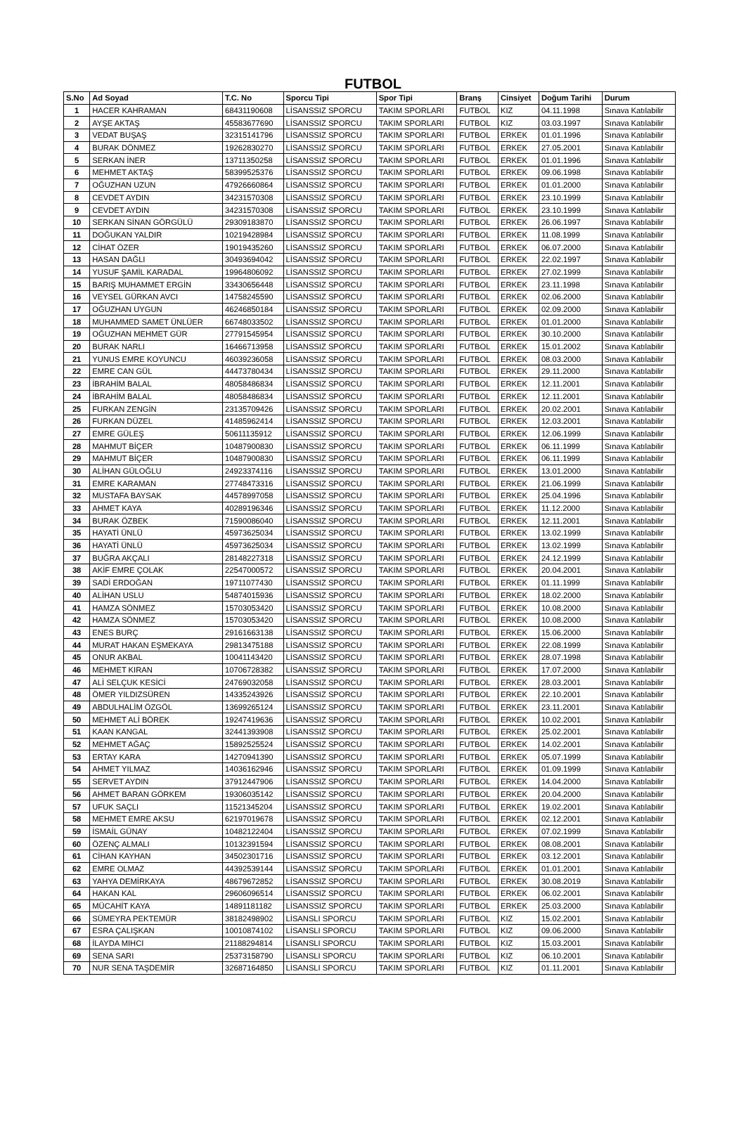FUTBOL
| S.No | Ad Soyad | T.C. No | Sporcu Tipi | Spor Tipi | Branş | Cinsiyet | Doğum Tarihi | Durum |
| --- | --- | --- | --- | --- | --- | --- | --- | --- |
| 1 | HACER KAHRAMAN | 68431190608 | LİSANSSIZ SPORCU | TAKIM SPORLARI | FUTBOL | KIZ | 04.11.1998 | Sınava Katılabilir |
| 2 | AYŞE AKTAŞ | 45583677690 | LİSANSSIZ SPORCU | TAKIM SPORLARI | FUTBOL | KIZ | 03.03.1997 | Sınava Katılabilir |
| 3 | VEDAT BUŞAŞ | 32315141796 | LİSANSSIZ SPORCU | TAKIM SPORLARI | FUTBOL | ERKEK | 01.01.1996 | Sınava Katılabilir |
| 4 | BURAK DÖNMEZ | 19262830270 | LİSANSSIZ SPORCU | TAKIM SPORLARI | FUTBOL | ERKEK | 27.05.2001 | Sınava Katılabilir |
| 5 | SERKAN İNER | 13711350258 | LİSANSSIZ SPORCU | TAKIM SPORLARI | FUTBOL | ERKEK | 01.01.1996 | Sınava Katılabilir |
| 6 | MEHMET AKTAŞ | 58399525376 | LİSANSSIZ SPORCU | TAKIM SPORLARI | FUTBOL | ERKEK | 09.06.1998 | Sınava Katılabilir |
| 7 | OĞUZHAN UZUN | 47926660864 | LİSANSSIZ SPORCU | TAKIM SPORLARI | FUTBOL | ERKEK | 01.01.2000 | Sınava Katılabilir |
| 8 | CEVDET AYDIN | 34231570308 | LİSANSSIZ SPORCU | TAKIM SPORLARI | FUTBOL | ERKEK | 23.10.1999 | Sınava Katılabilir |
| 9 | CEVDET AYDIN | 34231570308 | LİSANSSIZ SPORCU | TAKIM SPORLARI | FUTBOL | ERKEK | 23.10.1999 | Sınava Katılabilir |
| 10 | SERKAN SİNAN GÖRGÜLÜ | 29309183870 | LİSANSSIZ SPORCU | TAKIM SPORLARI | FUTBOL | ERKEK | 26.06.1997 | Sınava Katılabilir |
| 11 | DOĞUKAN YALDIR | 10219428984 | LİSANSSIZ SPORCU | TAKIM SPORLARI | FUTBOL | ERKEK | 11.08.1999 | Sınava Katılabilir |
| 12 | CİHAT ÖZER | 19019435260 | LİSANSSIZ SPORCU | TAKIM SPORLARI | FUTBOL | ERKEK | 06.07.2000 | Sınava Katılabilir |
| 13 | HASAN DAĞLI | 30493694042 | LİSANSSIZ SPORCU | TAKIM SPORLARI | FUTBOL | ERKEK | 22.02.1997 | Sınava Katılabilir |
| 14 | YUSUF ŞAMİL KARADAL | 19964806092 | LİSANSSIZ SPORCU | TAKIM SPORLARI | FUTBOL | ERKEK | 27.02.1999 | Sınava Katılabilir |
| 15 | BARIŞ MUHAMMET ERGİN | 33430656448 | LİSANSSIZ SPORCU | TAKIM SPORLARI | FUTBOL | ERKEK | 23.11.1998 | Sınava Katılabilir |
| 16 | VEYSEL GÜRKAN AVCI | 14758245590 | LİSANSSIZ SPORCU | TAKIM SPORLARI | FUTBOL | ERKEK | 02.06.2000 | Sınava Katılabilir |
| 17 | OĞUZHAN UYGUN | 46246850184 | LİSANSSIZ SPORCU | TAKIM SPORLARI | FUTBOL | ERKEK | 02.09.2000 | Sınava Katılabilir |
| 18 | MUHAMMED SAMET ÜNLÜER | 66748033502 | LİSANSSIZ SPORCU | TAKIM SPORLARI | FUTBOL | ERKEK | 01.01.2000 | Sınava Katılabilir |
| 19 | OĞUZHAN MEHMET GÜR | 27791545954 | LİSANSSIZ SPORCU | TAKIM SPORLARI | FUTBOL | ERKEK | 30.10.2000 | Sınava Katılabilir |
| 20 | BURAK NARLI | 16466713958 | LİSANSSIZ SPORCU | TAKIM SPORLARI | FUTBOL | ERKEK | 15.01.2002 | Sınava Katılabilir |
| 21 | YUNUS EMRE KOYUNCU | 46039236058 | LİSANSSIZ SPORCU | TAKIM SPORLARI | FUTBOL | ERKEK | 08.03.2000 | Sınava Katılabilir |
| 22 | EMRE CAN GÜL | 44473780434 | LİSANSSIZ SPORCU | TAKIM SPORLARI | FUTBOL | ERKEK | 29.11.2000 | Sınava Katılabilir |
| 23 | İBRAHİM BALAL | 48058486834 | LİSANSSIZ SPORCU | TAKIM SPORLARI | FUTBOL | ERKEK | 12.11.2001 | Sınava Katılabilir |
| 24 | İBRAHİM BALAL | 48058486834 | LİSANSSIZ SPORCU | TAKIM SPORLARI | FUTBOL | ERKEK | 12.11.2001 | Sınava Katılabilir |
| 25 | FURKAN ZENGİN | 23135709426 | LİSANSSIZ SPORCU | TAKIM SPORLARI | FUTBOL | ERKEK | 20.02.2001 | Sınava Katılabilir |
| 26 | FURKAN DÜZEL | 41485962414 | LİSANSSIZ SPORCU | TAKIM SPORLARI | FUTBOL | ERKEK | 12.03.2001 | Sınava Katılabilir |
| 27 | EMRE GÜLEŞ | 50611135912 | LİSANSSIZ SPORCU | TAKIM SPORLARI | FUTBOL | ERKEK | 12.06.1999 | Sınava Katılabilir |
| 28 | MAHMUT BİÇER | 10487900830 | LİSANSSIZ SPORCU | TAKIM SPORLARI | FUTBOL | ERKEK | 06.11.1999 | Sınava Katılabilir |
| 29 | MAHMUT BİÇER | 10487900830 | LİSANSSIZ SPORCU | TAKIM SPORLARI | FUTBOL | ERKEK | 06.11.1999 | Sınava Katılabilir |
| 30 | ALİHAN GÜLOĞLU | 24923374116 | LİSANSSIZ SPORCU | TAKIM SPORLARI | FUTBOL | ERKEK | 13.01.2000 | Sınava Katılabilir |
| 31 | EMRE KARAMAN | 27748473316 | LİSANSSIZ SPORCU | TAKIM SPORLARI | FUTBOL | ERKEK | 21.06.1999 | Sınava Katılabilir |
| 32 | MUSTAFA BAYSAK | 44578997058 | LİSANSSIZ SPORCU | TAKIM SPORLARI | FUTBOL | ERKEK | 25.04.1996 | Sınava Katılabilir |
| 33 | AHMET KAYA | 40289196346 | LİSANSSIZ SPORCU | TAKIM SPORLARI | FUTBOL | ERKEK | 11.12.2000 | Sınava Katılabilir |
| 34 | BURAK ÖZBEK | 71590086040 | LİSANSSIZ SPORCU | TAKIM SPORLARI | FUTBOL | ERKEK | 12.11.2001 | Sınava Katılabilir |
| 35 | HAYATİ ÜNLÜ | 45973625034 | LİSANSSIZ SPORCU | TAKIM SPORLARI | FUTBOL | ERKEK | 13.02.1999 | Sınava Katılabilir |
| 36 | HAYATİ ÜNLÜ | 45973625034 | LİSANSSIZ SPORCU | TAKIM SPORLARI | FUTBOL | ERKEK | 13.02.1999 | Sınava Katılabilir |
| 37 | BUĞRA AKÇALI | 28148227318 | LİSANSSIZ SPORCU | TAKIM SPORLARI | FUTBOL | ERKEK | 24.12.1999 | Sınava Katılabilir |
| 38 | AKİF EMRE ÇOLAK | 22547000572 | LİSANSSIZ SPORCU | TAKIM SPORLARI | FUTBOL | ERKEK | 20.04.2001 | Sınava Katılabilir |
| 39 | SADİ ERDOĞAN | 19711077430 | LİSANSSIZ SPORCU | TAKIM SPORLARI | FUTBOL | ERKEK | 01.11.1999 | Sınava Katılabilir |
| 40 | ALİHAN USLU | 54874015936 | LİSANSSIZ SPORCU | TAKIM SPORLARI | FUTBOL | ERKEK | 18.02.2000 | Sınava Katılabilir |
| 41 | HAMZA SÖNMEZ | 15703053420 | LİSANSSIZ SPORCU | TAKIM SPORLARI | FUTBOL | ERKEK | 10.08.2000 | Sınava Katılabilir |
| 42 | HAMZA SÖNMEZ | 15703053420 | LİSANSSIZ SPORCU | TAKIM SPORLARI | FUTBOL | ERKEK | 10.08.2000 | Sınava Katılabilir |
| 43 | ENES BURÇ | 29161663138 | LİSANSSIZ SPORCU | TAKIM SPORLARI | FUTBOL | ERKEK | 15.06.2000 | Sınava Katılabilir |
| 44 | MURAT HAKAN EŞMEKAYA | 29813475188 | LİSANSSIZ SPORCU | TAKIM SPORLARI | FUTBOL | ERKEK | 22.08.1999 | Sınava Katılabilir |
| 45 | ONUR AKBAL | 10041143420 | LİSANSSIZ SPORCU | TAKIM SPORLARI | FUTBOL | ERKEK | 28.07.1998 | Sınava Katılabilir |
| 46 | MEHMET KIRAN | 10706728382 | LİSANSSIZ SPORCU | TAKIM SPORLARI | FUTBOL | ERKEK | 17.07.2000 | Sınava Katılabilir |
| 47 | ALİ SELÇUK KESİCİ | 24769032058 | LİSANSSIZ SPORCU | TAKIM SPORLARI | FUTBOL | ERKEK | 28.03.2001 | Sınava Katılabilir |
| 48 | ÖMER YILDIZSÜREN | 14335243926 | LİSANSSIZ SPORCU | TAKIM SPORLARI | FUTBOL | ERKEK | 22.10.2001 | Sınava Katılabilir |
| 49 | ABDULHALİM ÖZGÖL | 13699265124 | LİSANSSIZ SPORCU | TAKIM SPORLARI | FUTBOL | ERKEK | 23.11.2001 | Sınava Katılabilir |
| 50 | MEHMET ALİ BÖREK | 19247419636 | LİSANSSIZ SPORCU | TAKIM SPORLARI | FUTBOL | ERKEK | 10.02.2001 | Sınava Katılabilir |
| 51 | KAAN KANGAL | 32441393908 | LİSANSSIZ SPORCU | TAKIM SPORLARI | FUTBOL | ERKEK | 25.02.2001 | Sınava Katılabilir |
| 52 | MEHMET AĞAÇ | 15892525524 | LİSANSSIZ SPORCU | TAKIM SPORLARI | FUTBOL | ERKEK | 14.02.2001 | Sınava Katılabilir |
| 53 | ERTAY KARA | 14270941390 | LİSANSSIZ SPORCU | TAKIM SPORLARI | FUTBOL | ERKEK | 05.07.1999 | Sınava Katılabilir |
| 54 | AHMET YILMAZ | 14036162946 | LİSANSSIZ SPORCU | TAKIM SPORLARI | FUTBOL | ERKEK | 01.09.1999 | Sınava Katılabilir |
| 55 | SERVET AYDIN | 37912447906 | LİSANSSIZ SPORCU | TAKIM SPORLARI | FUTBOL | ERKEK | 14.04.2000 | Sınava Katılabilir |
| 56 | AHMET BARAN GÖRKEM | 19306035142 | LİSANSSIZ SPORCU | TAKIM SPORLARI | FUTBOL | ERKEK | 20.04.2000 | Sınava Katılabilir |
| 57 | UFUK SAÇLI | 11521345204 | LİSANSSIZ SPORCU | TAKIM SPORLARI | FUTBOL | ERKEK | 19.02.2001 | Sınava Katılabilir |
| 58 | MEHMET EMRE AKSU | 62197019678 | LİSANSSIZ SPORCU | TAKIM SPORLARI | FUTBOL | ERKEK | 02.12.2001 | Sınava Katılabilir |
| 59 | İSMAİL GÜNAY | 10482122404 | LİSANSSIZ SPORCU | TAKIM SPORLARI | FUTBOL | ERKEK | 07.02.1999 | Sınava Katılabilir |
| 60 | ÖZENÇ ALMALI | 10132391594 | LİSANSSIZ SPORCU | TAKIM SPORLARI | FUTBOL | ERKEK | 08.08.2001 | Sınava Katılabilir |
| 61 | CİHAN KAYHAN | 34502301716 | LİSANSSIZ SPORCU | TAKIM SPORLARI | FUTBOL | ERKEK | 03.12.2001 | Sınava Katılabilir |
| 62 | EMRE OLMAZ | 44392539144 | LİSANSSIZ SPORCU | TAKIM SPORLARI | FUTBOL | ERKEK | 01.01.2001 | Sınava Katılabilir |
| 63 | YAHYA DEMİRKAYA | 48679672852 | LİSANSSIZ SPORCU | TAKIM SPORLARI | FUTBOL | ERKEK | 30.08.2019 | Sınava Katılabilir |
| 64 | HAKAN KAL | 29606096514 | LİSANSSIZ SPORCU | TAKIM SPORLARI | FUTBOL | ERKEK | 06.02.2001 | Sınava Katılabilir |
| 65 | MÜCAHİT KAYA | 14891181182 | LİSANSSIZ SPORCU | TAKIM SPORLARI | FUTBOL | ERKEK | 25.03.2000 | Sınava Katılabilir |
| 66 | SÜMEYRA PEKTEMÜR | 38182498902 | LİSANSLI SPORCU | TAKIM SPORLARI | FUTBOL | KIZ | 15.02.2001 | Sınava Katılabilir |
| 67 | ESRA ÇALIŞKAN | 10010874102 | LİSANSLI SPORCU | TAKIM SPORLARI | FUTBOL | KIZ | 09.06.2000 | Sınava Katılabilir |
| 68 | İLAYDA MIHCI | 21188294814 | LİSANSLI SPORCU | TAKIM SPORLARI | FUTBOL | KIZ | 15.03.2001 | Sınava Katılabilir |
| 69 | SENA SARI | 25373158790 | LİSANSLI SPORCU | TAKIM SPORLARI | FUTBOL | KIZ | 06.10.2001 | Sınava Katılabilir |
| 70 | NUR SENA TAŞDEMİR | 32687164850 | LİSANSLI SPORCU | TAKIM SPORLARI | FUTBOL | KIZ | 01.11.2001 | Sınava Katılabilir |